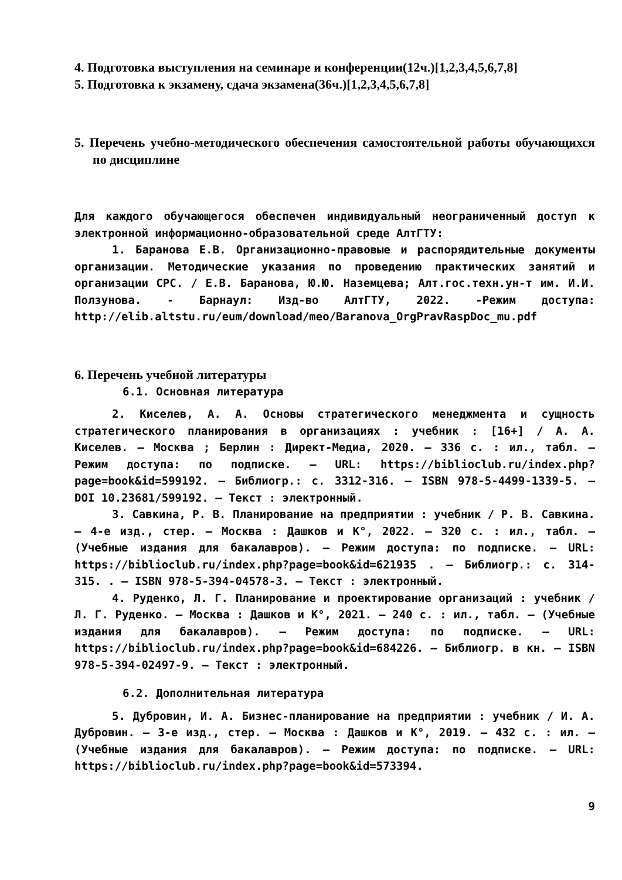4. Подготовка выступления на семинаре и конференции(12ч.)[1,2,3,4,5,6,7,8]
5. Подготовка к экзамену, сдача экзамена(36ч.)[1,2,3,4,5,6,7,8]
5. Перечень учебно-методического обеспечения самостоятельной работы обучающихся по дисциплине
Для каждого обучающегося обеспечен индивидуальный неограниченный доступ к электронной информационно-образовательной среде АлтГТУ:
1. Баранова Е.В. Организационно-правовые и распорядительные документы организации. Методические указания по проведению практических занятий и организации СРС. / Е.В. Баранова, Ю.Ю. Наземцева; Алт.гос.техн.ун-т им. И.И. Ползунова. - Барнаул: Изд-во АлтГТУ, 2022. -Режим доступа: http://elib.altstu.ru/eum/download/meo/Baranova_OrgPravRaspDoc_mu.pdf
6. Перечень учебной литературы
6.1. Основная литература
2. Киселев, А. А. Основы стратегического менеджмента и сущность стратегического планирования в организациях : учебник : [16+] / А. А. Киселев. – Москва ; Берлин : Директ-Медиа, 2020. – 336 с. : ил., табл. – Режим доступа: по подписке. – URL: https://biblioclub.ru/index.php?page=book&id=599192. – Библиогр.: с. 3312-316. – ISBN 978-5-4499-1339-5. – DOI 10.23681/599192. – Текст : электронный.
3. Савкина, Р. В. Планирование на предприятии : учебник / Р. В. Савкина. – 4-е изд., стер. – Москва : Дашков и К°, 2022. – 320 с. : ил., табл. – (Учебные издания для бакалавров). – Режим доступа: по подписке. – URL: https://biblioclub.ru/index.php?page=book&id=621935 . – Библиогр.: с. 314-315. . – ISBN 978-5-394-04578-3. – Текст : электронный.
4. Руденко, Л. Г. Планирование и проектирование организаций : учебник / Л. Г. Руденко. – Москва : Дашков и К°, 2021. – 240 с. : ил., табл. – (Учебные издания для бакалавров). – Режим доступа: по подписке. – URL: https://biblioclub.ru/index.php?page=book&id=684226. – Библиогр. в кн. – ISBN 978-5-394-02497-9. – Текст : электронный.
6.2. Дополнительная литература
5. Дубровин, И. А. Бизнес-планирование на предприятии : учебник / И. А. Дубровин. – 3-е изд., стер. – Москва : Дашков и К°, 2019. – 432 с. : ил. – (Учебные издания для бакалавров). – Режим доступа: по подписке. – URL: https://biblioclub.ru/index.php?page=book&id=573394.
9